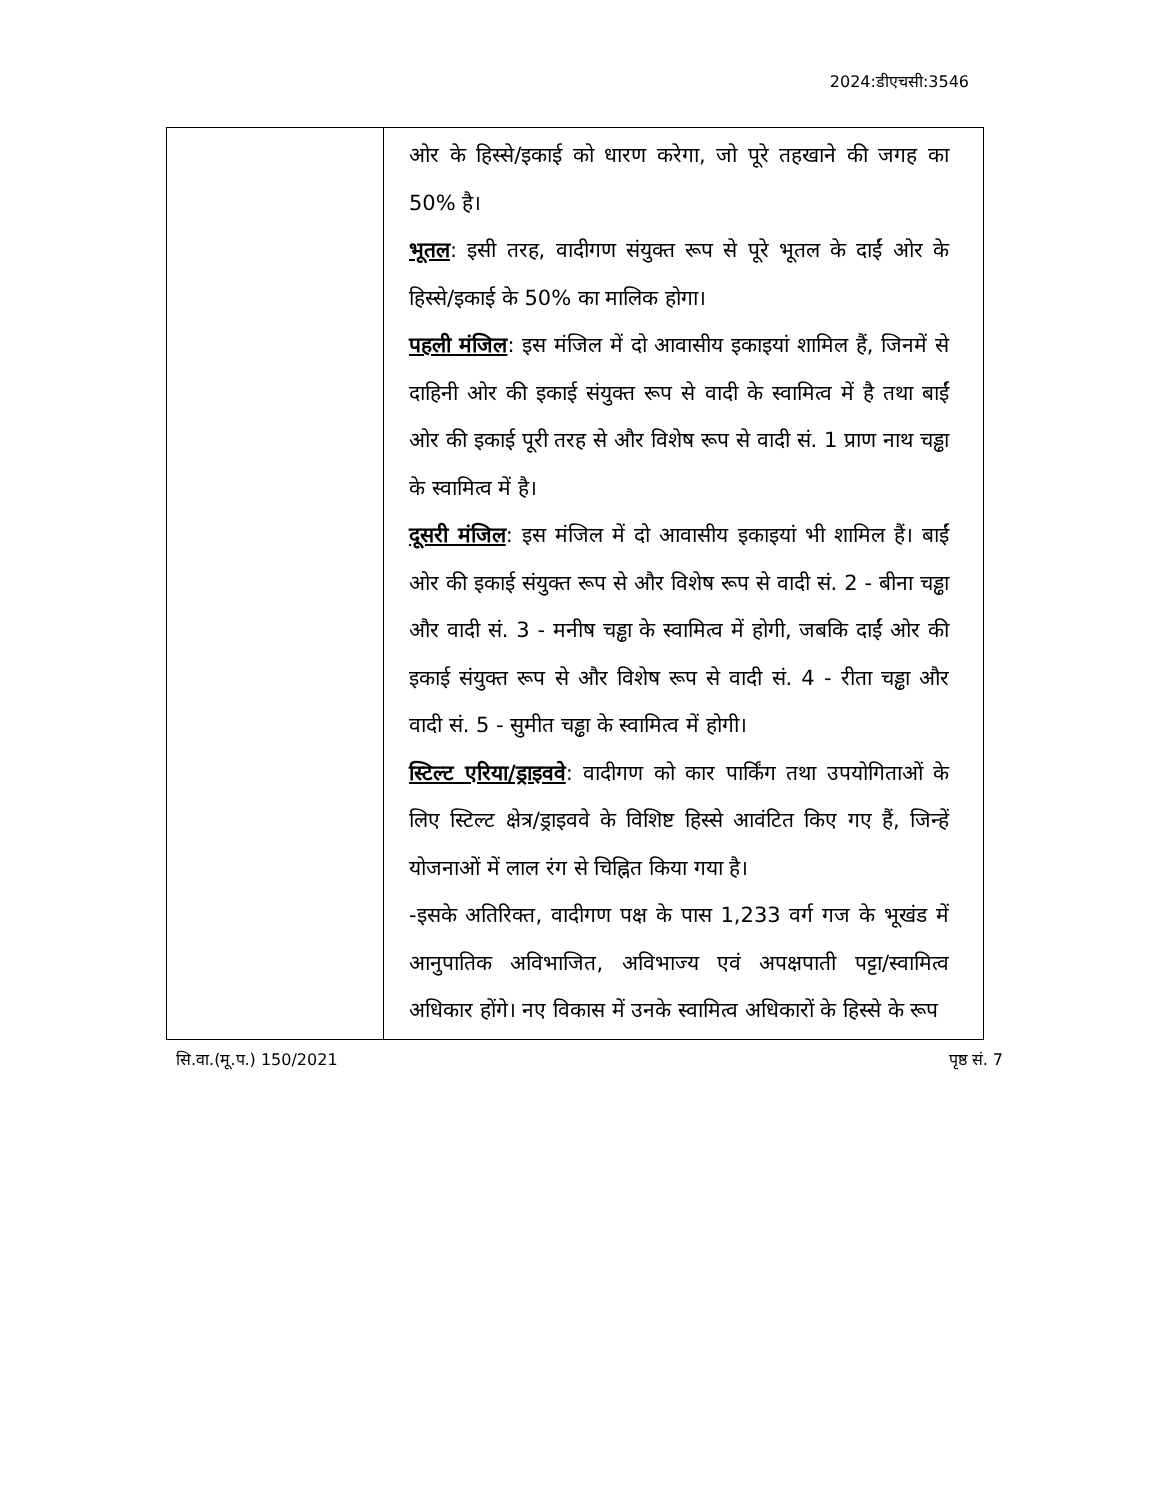2024:डीएचसी:3546
| | ओर के हिस्से/इकाई को धारण करेगा, जो पूरे तहखाने की जगह का 50% है। भूतल : इसी तरह, वादीगण संयुक्त रूप से पूरे भूतल के दाईं ओर के हिस्से/इकाई के 50% का मालिक होगा। पहली मंजिल : इस मंजिल में दो आवासीय इकाइयां शामिल हैं, जिनमें से दाहिनी ओर की इकाई संयुक्त रूप से वादी के स्वामित्व में है तथा बाईं ओर की इकाई पूरी तरह से और विशेष रूप से वादी सं. 1 प्राण नाथ चड्ढा के स्वामित्व में है। दूसरी मंजिल : इस मंजिल में दो आवासीय इकाइयां भी शामिल हैं। बाईं ओर की इकाई संयुक्त रूप से और विशेष रूप से वादी सं. 2 - बीना चड्ढा और वादी सं. 3 - मनीष चड्ढा के स्वामित्व में होगी, जबकि दाईं ओर की इकाई संयुक्त रूप से और विशेष रूप से वादी सं. 4 - रीता चड्ढा और वादी सं. 5 - सुमीत चड्ढा के स्वामित्व में होगी। स्टिल्ट एरिया/ड्राइववे : वादीगण को कार पार्किंग तथा उपयोगिताओं के लिए स्टिल्ट क्षेत्र/ड्राइववे के विशिष्ट हिस्से आवंटित किए गए हैं, जिन्हें योजनाओं में लाल रंग से चिह्नित किया गया है। -इसके अतिरिक्त, वादीगण पक्ष के पास 1,233 वर्ग गज के भूखंड में आनुपातिक अविभाजित, अविभाज्य एवं अपक्षपाती पट्टा/स्वामित्व अधिकार होंगे। नए विकास में उनके स्वामित्व अधिकारों के हिस्से के रूप |
सि.वा.(मू.प.) 150/2021 पृष्ठ सं. 7